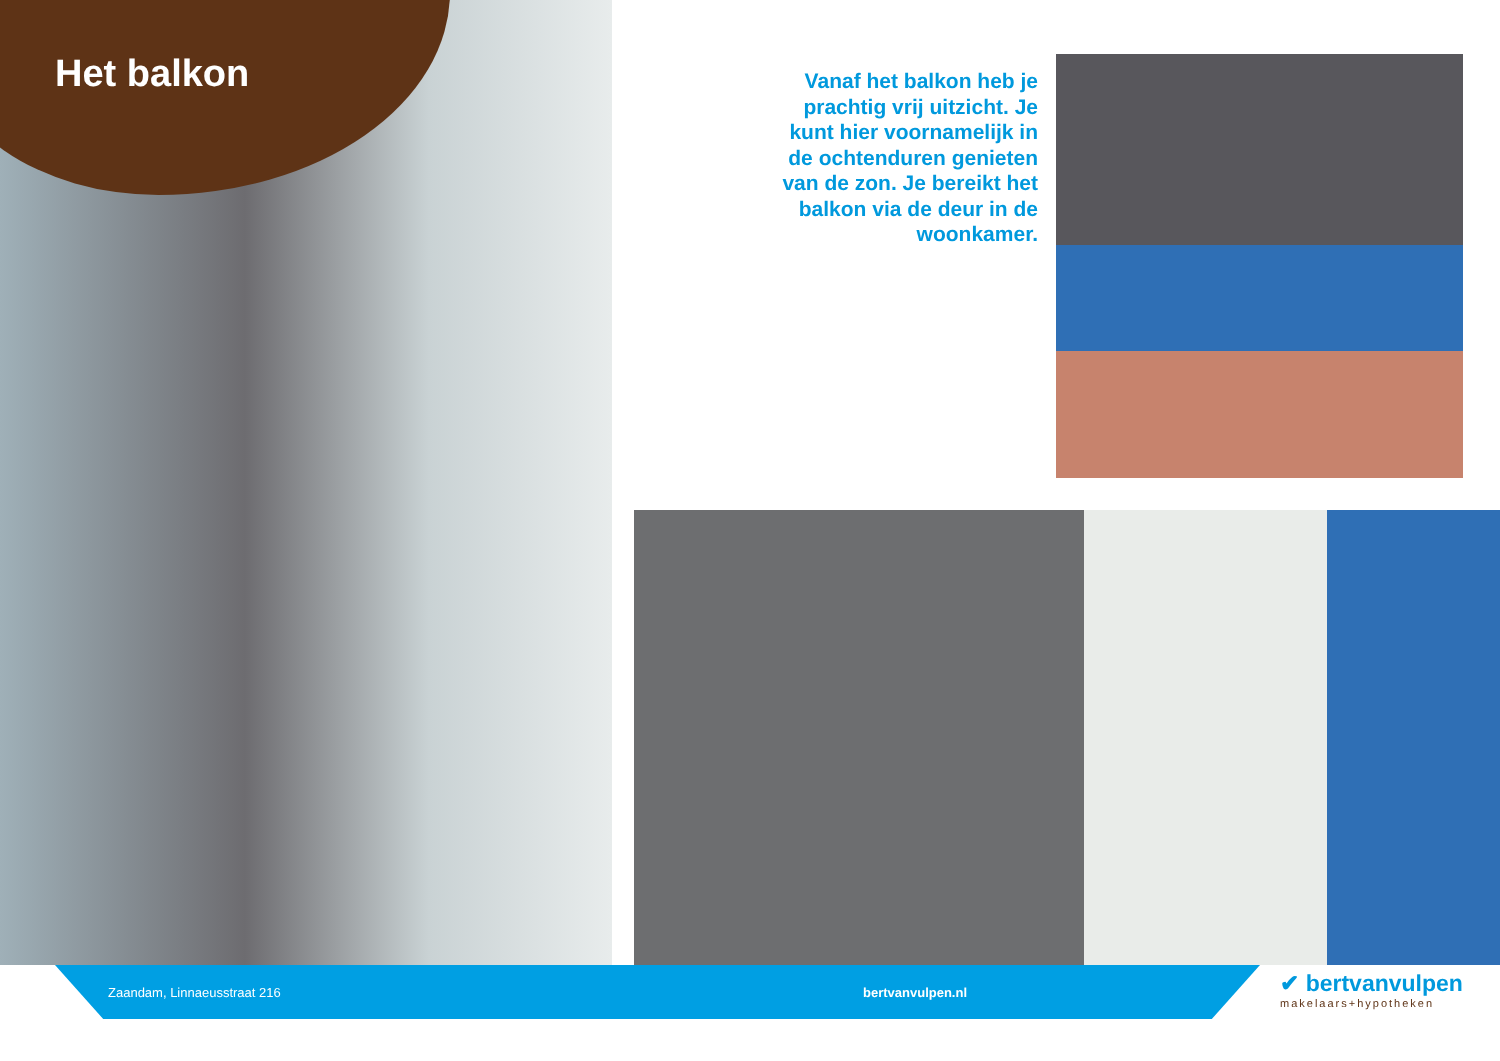Het balkon
Vanaf het balkon heb je prachtig vrij uitzicht. Je kunt hier voornamelijk in de ochtenduren genieten van de zon. Je bereikt het balkon via de deur in de woonkamer.
Zaandam, Linnaeusstraat 216 bertvanvulpen.nl
✔ bertvanvulpen
makelaars+hypotheken